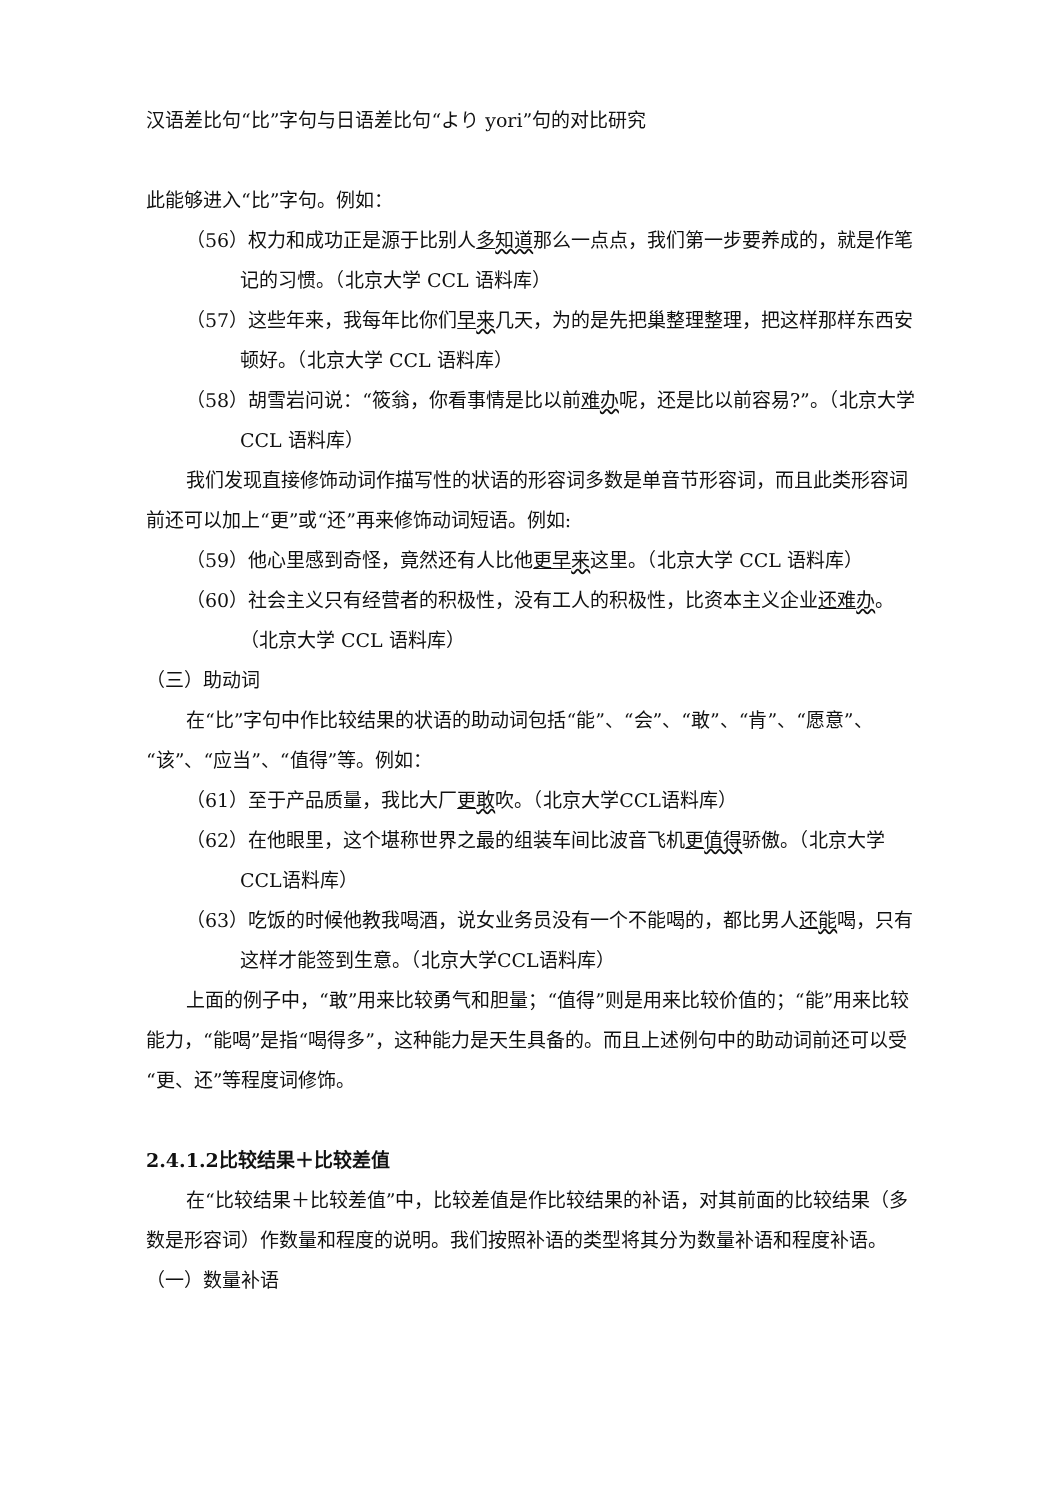汉语差比句“比”字句与日语差比句“より yori”句的对比研究
此能够进入“比”字句。例如：
（56）权力和成功正是源于比别人多知道那么一点点，我们第一步要养成的，就是作笔记的习惯。（北京大学 CCL 语料库）
（57）这些年来，我每年比你们早来几天，为的是先把巢整理整理，把这样那样东西安顿好。（北京大学 CCL 语料库）
（58）胡雪岩问说：“筱翁，你看事情是比以前难办呢，还是比以前容易?”。（北京大学 CCL 语料库）
我们发现直接修饰动词作描写性的状语的形容词多数是单音节形容词，而且此类形容词前还可以加上“更”或“还”再来修饰动词短语。例如:
（59）他心里感到奇怪，竟然还有人比他更早 来这里。（北京大学 CCL 语料库）
（60）社会主义只有经营者的积极性，没有工人的积极性，比资本主义企业还难 办。（北京大学 CCL 语料库）
（三）助动词
在“比”字句中作比较结果的状语的助动词包括“能”、“会”、“敢”、“肯”、“愿意”、“该”、“应当”、“值得”等。例如：
（61）至于产品质量，我比大厂更敢吹。（北京大学CCL语料库）
（62）在他眼里，这个堪称世界之最的组装车间比波音飞机更值得骄傲。（北京大学CCL语料库）
（63）吃饭的时候他教我喝酒，说女业务员没有一个不能喝的，都比男人还能喝，只有这样才能签到生意。（北京大学CCL语料库）
上面的例子中，“敢”用来比较勇气和胆量；“值得”则是用来比较价值的；“能”用来比较能力，“能喝”是指“喝得多”，这种能力是天生具备的。而且上述例句中的助动词前还可以受“更、还”等程度词修饰。
2.4.1.2比较结果＋比较差值
在“比较结果＋比较差值”中，比较差值是作比较结果的补语，对其前面的比较结果（多数是形容词）作数量和程度的说明。我们按照补语的类型将其分为数量补语和程度补语。
（一）数量补语